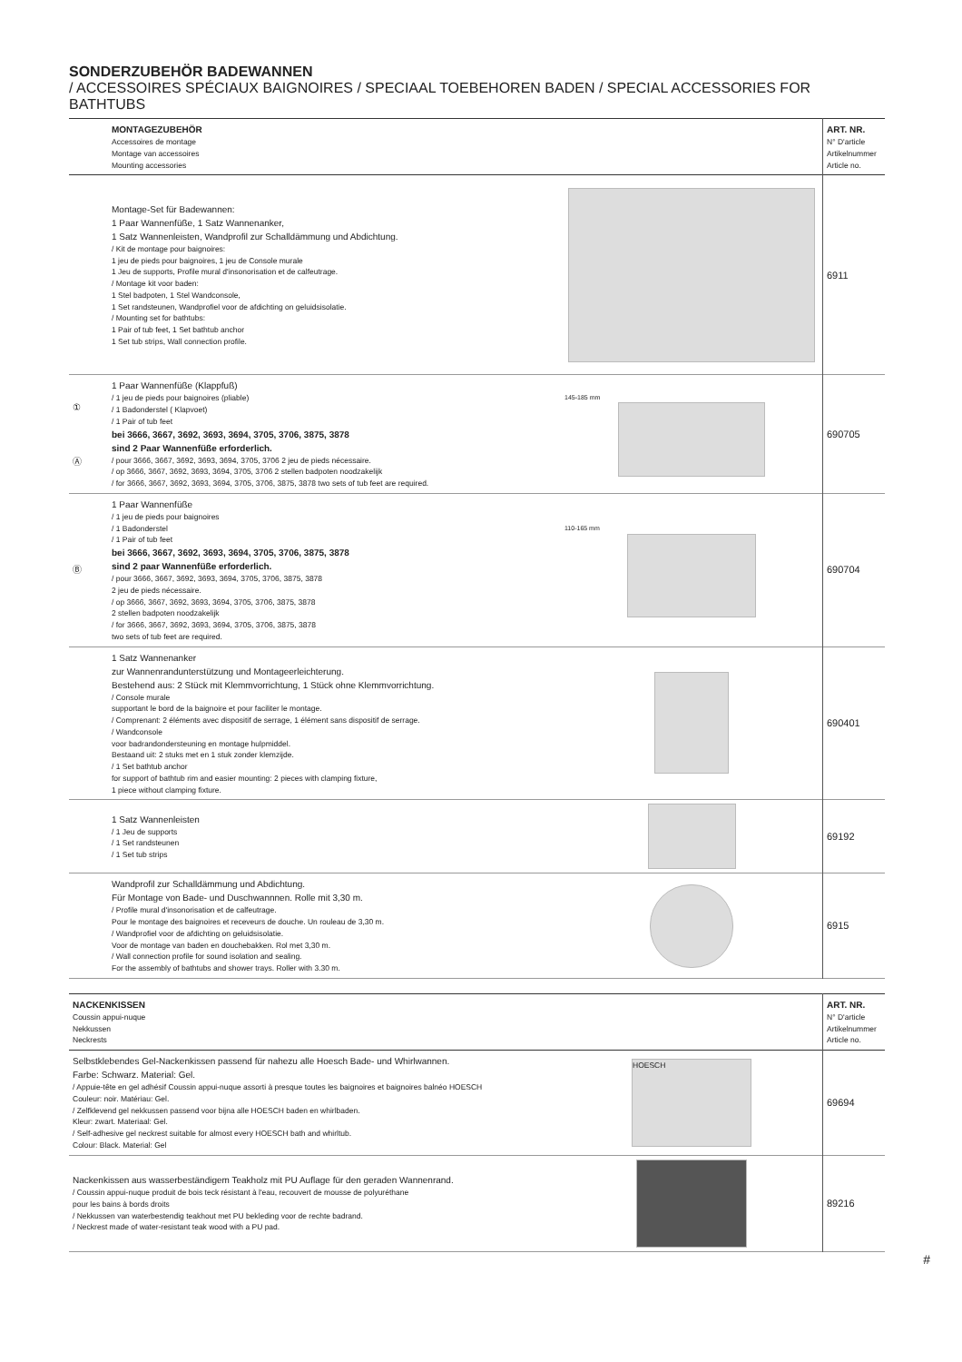SONDERZUBEHÖR BADEWANNEN
/ ACCESSOIRES SPÉCIAUX BAIGNOIRES / SPECIAAL TOEBEHOREN BADEN / SPECIAL ACCESSORIES FOR BATHTUBS
| | MONTAGEZUBEHÖR Accessoires de montage Montage van accessoires Mounting accessories | | ART. NR. N° D'article Artikelnummer Article no. |
| --- | --- | --- | --- |
| | Montage-Set für Badewannen: 1 Paar Wannenfüße, 1 Satz Wannenanker, 1 Satz Wannenleisten, Wandprofil zur Schalldämmung und Abdichtung. / Kit de montage pour baignoires: 1 jeu de pieds pour baignoires, 1 jeu de Console murale 1 Jeu de supports, Profile mural d'insonorisation et de calfeutrage. / Montage kit voor baden: 1 Stel badpoten, 1 Stel Wandconsole, 1 Set randsteunen, Wandprofiel voor de afdichting on geluidsisolatie. / Mounting set for bathtubs: 1 Pair of tub feet, 1 Set bathtub anchor 1 Set tub strips, Wall connection profile. | | 6911 |
| ① Ⓐ | 1 Paar Wannenfüße (Klappfuß) / 1 jeu de pieds pour baignoires (pliable) / 1 Badonderstel ( Klapvoet) / 1 Pair of tub feet bei 3666, 3667, 3692, 3693, 3694, 3705, 3706, 3875, 3878 sind 2 Paar Wannenfüße erforderlich. / pour 3666, 3667, 3692, 3693, 3694, 3705, 3706 2 jeu de pieds nécessaire. / op 3666, 3667, 3692, 3693, 3694, 3705, 3706 2 stellen badpoten noodzakelijk / for 3666, 3667, 3692, 3693, 3694, 3705, 3706, 3875, 3878 two sets of tub feet are required. | 145-185 mm | 690705 |
| Ⓑ | 1 Paar Wannenfüße / 1 jeu de pieds pour baignoires / 1 Badonderstel / 1 Pair of tub feet bei 3666, 3667, 3692, 3693, 3694, 3705, 3706, 3875, 3878 sind 2 paar Wannenfüße erforderlich. / pour 3666, 3667, 3692, 3693, 3694, 3705, 3706, 3875, 3878 2 jeu de pieds nécessaire. / op 3666, 3667, 3692, 3693, 3694, 3705, 3706, 3875, 3878 2 stellen badpoten noodzakelijk / for 3666, 3667, 3692, 3693, 3694, 3705, 3706, 3875, 3878 two sets of tub feet are required. | 110-165 mm | 690704 |
| | 1 Satz Wannenanker zur Wannenrandunterstützung und Montageerleichterung. Bestehend aus: 2 Stück mit Klemmvorrichtung, 1 Stück ohne Klemmvorrichtung. / Console murale supportant le bord de la baignoire et pour faciliter le montage. / Comprenant: 2 éléments avec dispositif de serrage, 1 élément sans dispositif de serrage. / Wandconsole voor badrandondersteuning en montage hulpmiddel. Bestaand uit: 2 stuks met en 1 stuk zonder klemzijde. / 1 Set bathtub anchor for support of bathtub rim and easier mounting: 2 pieces with clamping fixture, 1 piece without clamping fixture. | | 690401 |
| | 1 Satz Wannenleisten / 1 Jeu de supports / 1 Set randsteunen / 1 Set tub strips | | 69192 |
| | Wandprofil zur Schalldämmung und Abdichtung. Für Montage von Bade- und Duschwannnen. Rolle mit 3,30 m. / Profile mural d'insonorisation et de calfeutrage. Pour le montage des baignoires et receveurs de douche. Un rouleau de 3,30 m. / Wandprofiel voor de afdichting on geluidsisolatie. Voor de montage van baden en douchebakken. Rol met 3,30 m. / Wall connection profile for sound isolation and sealing. For the assembly of bathtubs and shower trays. Roller with 3.30 m. | | 6915 |
| NACKENKISSEN Coussin appui-nuque Nekkussen Neckrests | | ART. NR. N° D'article Artikelnummer Article no. |
| --- | --- | --- |
| Selbstklebendes Gel-Nackenkissen passend für nahezu alle Hoesch Bade- und Whirlwannen. Farbe: Schwarz. Material: Gel. / Appuie-tête en gel adhésif Coussin appui-nuque assorti à presque toutes les baignoires et baignoires balnéo HOESCH Couleur: noir. Matériau: Gel. / Zelfklevend gel nekkussen passend voor bijna alle HOESCH baden en whirlbaden. Kleur: zwart. Materiaal: Gel. / Self-adhesive gel neckrest suitable for almost every HOESCH bath and whirltub. Colour: Black. Material: Gel | HOESCH | 69694 |
| Nackenkissen aus wasserbeständigem Teakholz mit PU Auflage für den geraden Wannenrand. / Coussin appui-nuque produit de bois teck résistant à l'eau, recouvert de mousse de polyuréthane pour les bains à bords droits / Nekkussen van waterbestendig teakhout met PU bekleding voor de rechte badrand. / Neckrest made of water-resistant teak wood with a PU pad. | | 89216 |
#